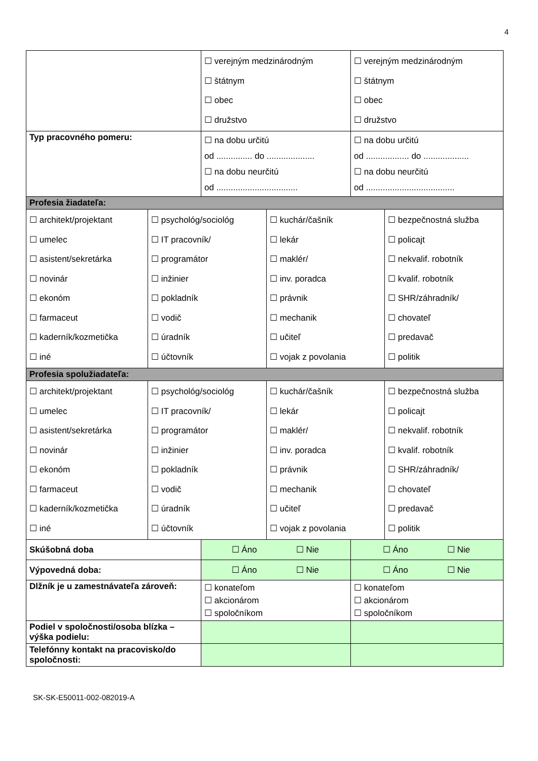4
| | | ☐ verejným medzinárodným ☐ štátnym ☐ obec ☐ družstvo | | ☐ verejným medzinárodným ☐ štátnym ☐ obec ☐ družstvo | |
| Typ pracovného pomeru: | | ☐ na dobu určitú od ............... do .................... ☐ na dobu neurčitú od .................................. | | ☐ na dobu určitú od .................. do ................... ☐ na dobu neurčitú od ..................................... | |
| Profesia žiadateľa: | | | | | |
| ☐ architekt/projektant ☐ umelec ☐ asistent/sekretárka ☐ novinár ☐ ekonóm ☐ farmaceut ☐ kaderník/kozmetička ☐ iné | ☐ psychológ/sociológ ☐ IT pracovník/ ☐ programátor ☐ inžinier ☐ pokladník ☐ vodič ☐ úradník ☐ účtovník | | ☐ kuchár/čašník ☐ lekár ☐ maklér/ ☐ inv. poradca ☐ právnik ☐ mechanik ☐ učiteľ ☐ vojak z povolania | | ☐ bezpečnostná služba ☐ policajt ☐ nekvalif. robotník ☐ kvalif. robotník ☐ SHR/záhradník/ ☐ chovateľ ☐ predavač ☐ politik |
| Profesia spolužiadateľa: | | | | | |
| ☐ architekt/projektant ☐ umelec ☐ asistent/sekretárka ☐ novinár ☐ ekonóm ☐ farmaceut ☐ kaderník/kozmetička ☐ iné | ☐ psychológ/sociológ ☐ IT pracovník/ ☐ programátor ☐ inžinier ☐ pokladník ☐ vodič ☐ úradník ☐ účtovník | | ☐ kuchár/čašník ☐ lekár ☐ maklér/ ☐ inv. poradca ☐ právnik ☐ mechanik ☐ učiteľ ☐ vojak z povolania | | ☐ bezpečnostná služba ☐ policajt ☐ nekvalif. robotník ☐ kvalif. robotník ☐ SHR/záhradník/ ☐ chovateľ ☐ predavač ☐ politik |
| Skúšobná doba | | ☐ Áno ☐ Nie | | ☐ Áno ☐ Nie | |
| Výpovedná doba: | | ☐ Áno ☐ Nie | | ☐ Áno ☐ Nie | |
| Dlžník je u zamestnávateľa zároveň: | | ☐ konateľom ☐ akcionárom ☐ spoločníkom | | ☐ konateľom ☐ akcionárom ☐ spoločníkom | |
| Podiel v spoločnosti/osoba blízka – výška podielu: | | | | | |
| Telefónny kontakt na pracovisko/do spoločnosti: | | | | | |
SK-SK-E50011-002-082019-A